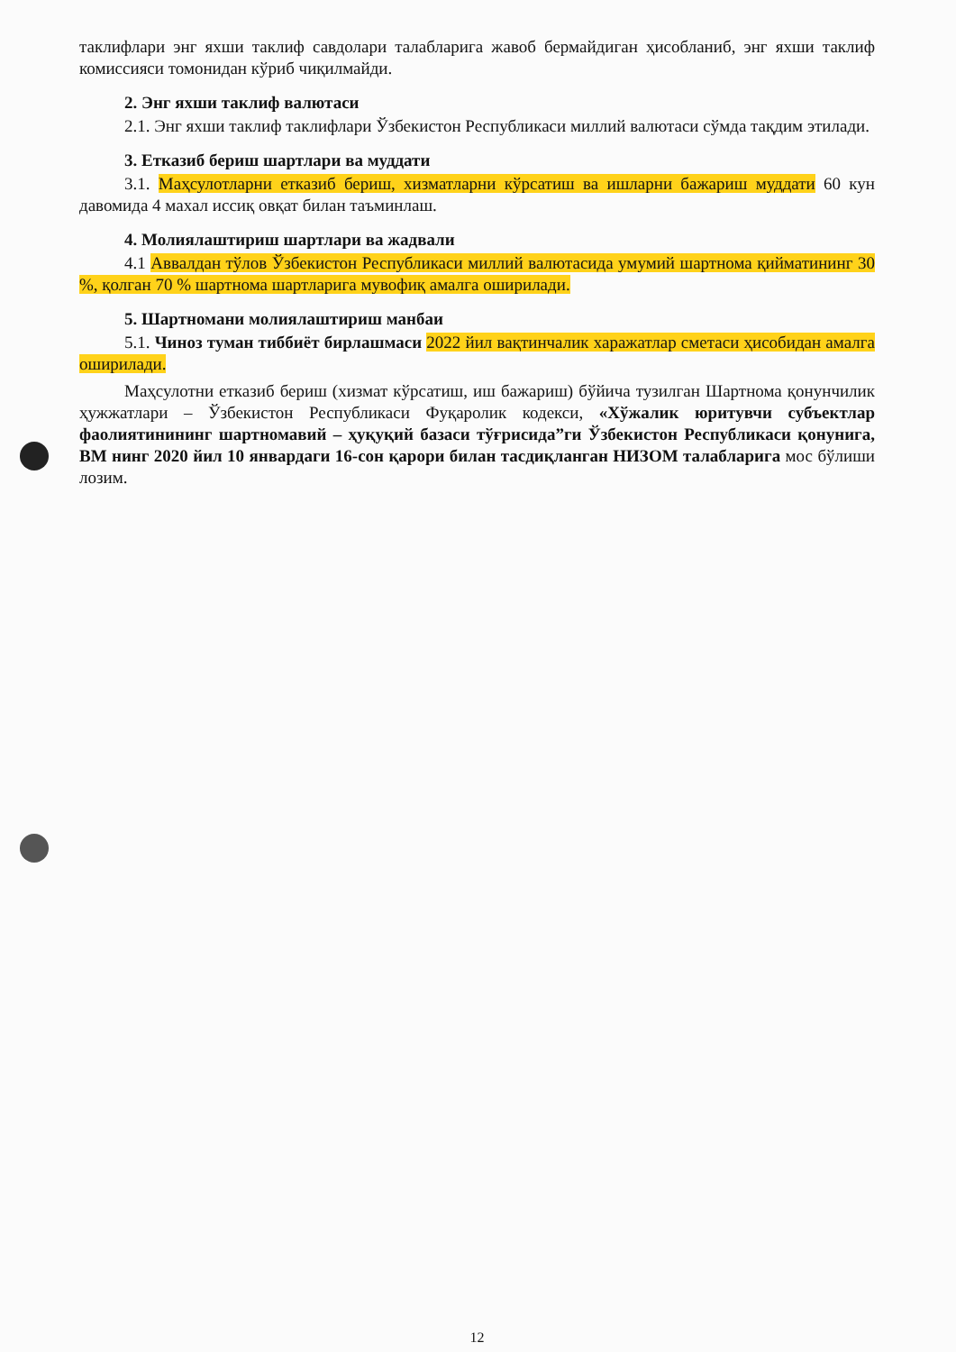таклифлари энг яхши таклиф савдолари талабларига жавоб бермайдиган ҳисобланиб, энг яхши таклиф комиссияси томонидан кўриб чиқилмайди.
2. Энг яхши таклиф валютаси
2.1. Энг яхши таклиф таклифлари Ўзбекистон Республикаси миллий валютаси сўмда тақдим этилади.
3. Етказиб бериш шартлари ва муддати
3.1. Маҳсулотларни етказиб бериш, хизматларни кўрсатиш ва ишларни бажариш муддати 60 кун давомида 4 махал иссиқ овқат билан таъминлаш.
4. Молиялаштириш шартлари ва жадвали
4.1 Аввалдан тўлов Ўзбекистон Республикаси миллий валютасида умумий шартнома қийматининг 30 %, қолган 70 % шартнома шартларига мувофиқ амалга оширилади.
5. Шартномани молиялаштириш манбаи
5.1. Чиноз туман тиббиёт бирлашмаси 2022 йил вақтинчалик харажатлар сметаси ҳисобидан амалга оширилади.
Маҳсулотни етказиб бериш (хизмат кўрсатиш, иш бажариш) бўйича тузилган Шартнома қонунчилик ҳужжатлари – Ўзбекистон Республикаси Фуқаролик кодекси, «Хўжалик юритувчи субъектлар фаолиятинининг шартномавий – ҳуқуқий базаси тўғрисида”ги Ўзбекистон Республикаси қонунига, ВМ нинг 2020 йил 10 январдаги 16-сон қарори билан тасдиқланган НИЗОМ талабларига мос бўлиши лозим.
12